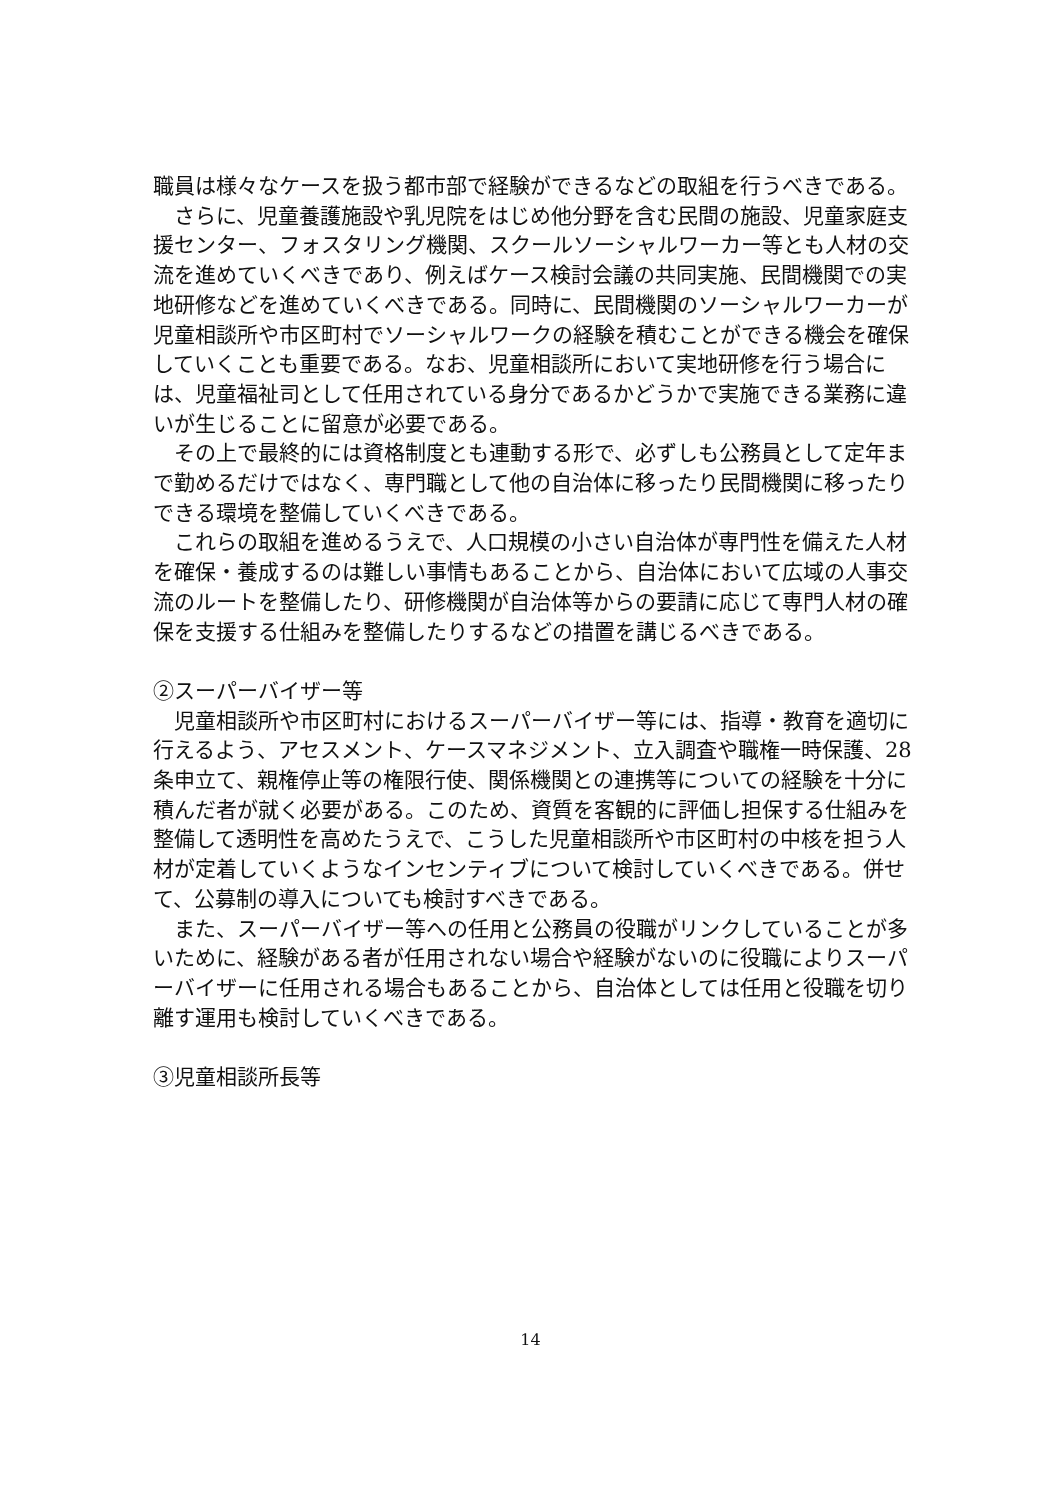職員は様々なケースを扱う都市部で経験ができるなどの取組を行うべきである。
さらに、児童養護施設や乳児院をはじめ他分野を含む民間の施設、児童家庭支援センター、フォスタリング機関、スクールソーシャルワーカー等とも人材の交流を進めていくべきであり、例えばケース検討会議の共同実施、民間機関での実地研修などを進めていくべきである。同時に、民間機関のソーシャルワーカーが児童相談所や市区町村でソーシャルワークの経験を積むことができる機会を確保していくことも重要である。なお、児童相談所において実地研修を行う場合には、児童福祉司として任用されている身分であるかどうかで実施できる業務に違いが生じることに留意が必要である。
その上で最終的には資格制度とも連動する形で、必ずしも公務員として定年まで勤めるだけではなく、専門職として他の自治体に移ったり民間機関に移ったりできる環境を整備していくべきである。
これらの取組を進めるうえで、人口規模の小さい自治体が専門性を備えた人材を確保・養成するのは難しい事情もあることから、自治体において広域の人事交流のルートを整備したり、研修機関が自治体等からの要請に応じて専門人材の確保を支援する仕組みを整備したりするなどの措置を講じるべきである。
②スーパーバイザー等
児童相談所や市区町村におけるスーパーバイザー等には、指導・教育を適切に行えるよう、アセスメント、ケースマネジメント、立入調査や職権一時保護、28 条申立て、親権停止等の権限行使、関係機関との連携等についての経験を十分に積んだ者が就く必要がある。このため、資質を客観的に評価し担保する仕組みを整備して透明性を高めたうえで、こうした児童相談所や市区町村の中核を担う人材が定着していくようなインセンティブについて検討していくべきである。併せて、公募制の導入についても検討すべきである。
また、スーパーバイザー等への任用と公務員の役職がリンクしていることが多いために、経験がある者が任用されない場合や経験がないのに役職によりスーパーバイザーに任用される場合もあることから、自治体としては任用と役職を切り離す運用も検討していくべきである。
③児童相談所長等
14